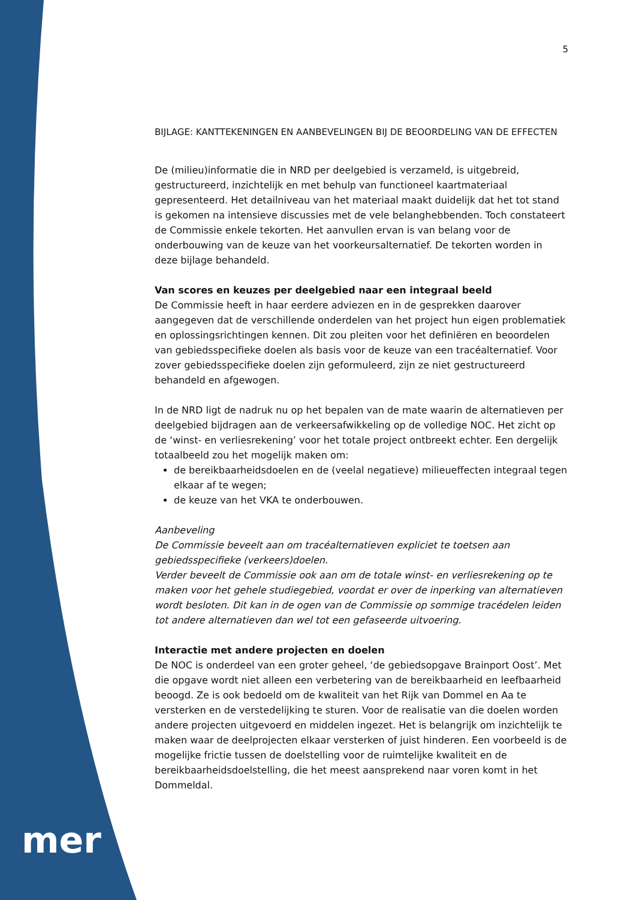mer
5
BIJLAGE: KANTTEKENINGEN EN AANBEVELINGEN BIJ DE BEOORDELING VAN DE EFFECTEN
De (milieu)informatie die in NRD per deelgebied is verzameld, is uitgebreid, gestructureerd, inzichtelijk en met behulp van functioneel kaartmateriaal gepresenteerd. Het detailniveau van het materiaal maakt duidelijk dat het tot stand is gekomen na intensieve discussies met de vele belanghebbenden. Toch constateert de Commissie enkele tekorten. Het aanvullen ervan is van belang voor de onderbouwing van de keuze van het voorkeursalternatief. De tekorten worden in deze bijlage behandeld.
Van scores en keuzes per deelgebied naar een integraal beeld
De Commissie heeft in haar eerdere adviezen en in de gesprekken daarover aangegeven dat de verschillende onderdelen van het project hun eigen problematiek en oplossingsrichtingen kennen. Dit zou pleiten voor het definiëren en beoordelen van gebiedsspecifieke doelen als basis voor de keuze van een tracéalternatief. Voor zover gebiedsspecifieke doelen zijn geformuleerd, zijn ze niet gestructureerd behandeld en afgewogen.
In de NRD ligt de nadruk nu op het bepalen van de mate waarin de alternatieven per deelgebied bijdragen aan de verkeersafwikkeling op de volledige NOC. Het zicht op de ‘winst- en verliesrekening’ voor het totale project ontbreekt echter. Een dergelijk totaalbeeld zou het mogelijk maken om:
de bereikbaarheidsdoelen en de (veelal negatieve) milieueffecten integraal tegen elkaar af te wegen;
de keuze van het VKA te onderbouwen.
Aanbeveling
De Commissie beveelt aan om tracéalternatieven expliciet te toetsen aan gebiedsspecifieke (verkeers)doelen.
Verder beveelt de Commissie ook aan om de totale winst- en verliesrekening op te maken voor het gehele studiegebied, voordat er over de inperking van alternatieven wordt besloten. Dit kan in de ogen van de Commissie op sommige tracédelen leiden tot andere alternatieven dan wel tot een gefaseerde uitvoering.
Interactie met andere projecten en doelen
De NOC is onderdeel van een groter geheel, ‘de gebiedsopgave Brainport Oost’. Met die opgave wordt niet alleen een verbetering van de bereikbaarheid en leefbaarheid beoogd. Ze is ook bedoeld om de kwaliteit van het Rijk van Dommel en Aa te versterken en de verstedelijking te sturen. Voor de realisatie van die doelen worden andere projecten uitgevoerd en middelen ingezet. Het is belangrijk om inzichtelijk te maken waar de deelprojecten elkaar versterken of juist hinderen. Een voorbeeld is de mogelijke frictie tussen de doelstelling voor de ruimtelijke kwaliteit en de bereikbaarheidsdoelstelling, die het meest aansprekend naar voren komt in het Dommeldal.